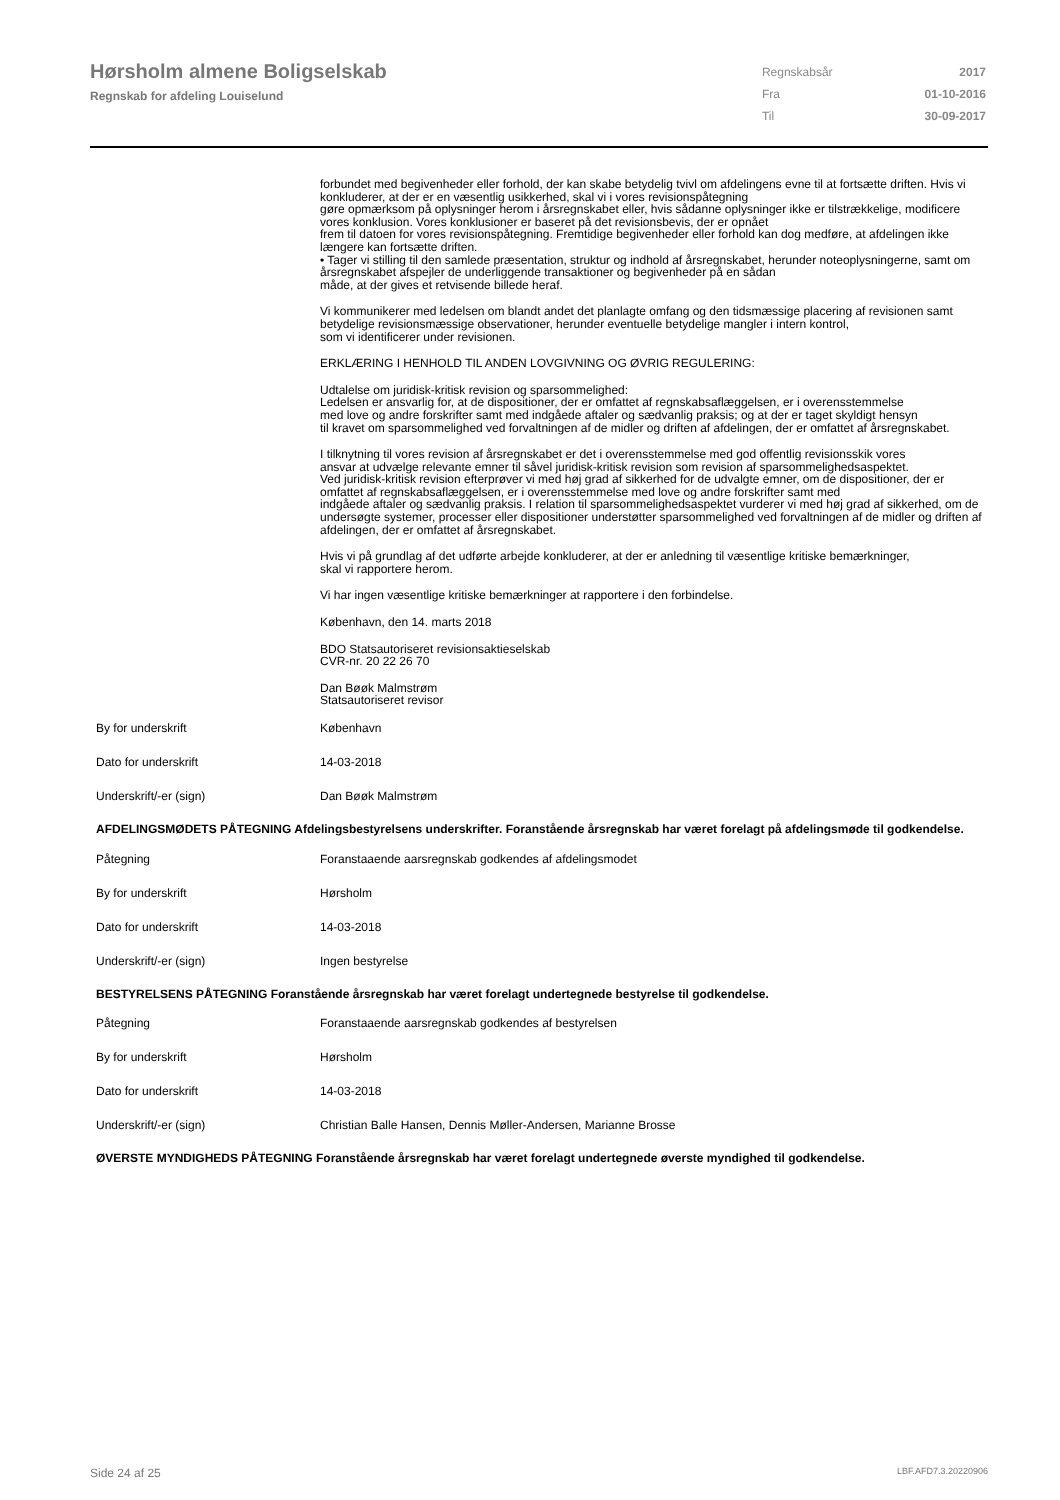Hørsholm almene Boligselskab
Regnskab for afdeling Louiselund
| Regnskabsår | 2017 |
| Fra | 01-10-2016 |
| Til | 30-09-2017 |
forbundet med begivenheder eller forhold, der kan skabe betydelig tvivl om afdelingens evne til at fortsætte driften. Hvis vi konkluderer, at der er en væsentlig usikkerhed, skal vi i vores revisionspåtegning
gøre opmærksom på oplysninger herom i årsregnskabet eller, hvis sådanne oplysninger ikke er tilstrækkelige, modificere vores konklusion. Vores konklusioner er baseret på det revisionsbevis, der er opnået
frem til datoen for vores revisionspåtegning. Fremtidige begivenheder eller forhold kan dog medføre, at afdelingen ikke længere kan fortsætte driften.
• Tager vi stilling til den samlede præsentation, struktur og indhold af årsregnskabet, herunder noteoplysningerne, samt om årsregnskabet afspejler de underliggende transaktioner og begivenheder på en sådan
måde, at der gives et retvisende billede heraf.
Vi kommunikerer med ledelsen om blandt andet det planlagte omfang og den tidsmæssige placering af revisionen samt betydelige revisionsmæssige observationer, herunder eventuelle betydelige mangler i intern kontrol,
som vi identificerer under revisionen.
ERKLÆRING I HENHOLD TIL ANDEN LOVGIVNING OG ØVRIG REGULERING:
Udtalelse om juridisk-kritisk revision og sparsommelighed:
Ledelsen er ansvarlig for, at de dispositioner, der er omfattet af regnskabsaflæggelsen, er i overensstemmelse
med love og andre forskrifter samt med indgåede aftaler og sædvanlig praksis; og at der er taget skyldigt hensyn
til kravet om sparsommelighed ved forvaltningen af de midler og driften af afdelingen, der er omfattet af årsregnskabet.
I tilknytning til vores revision af årsregnskabet er det i overensstemmelse med god offentlig revisionsskik vores
ansvar at udvælge relevante emner til såvel juridisk-kritisk revision som revision af sparsommelighedsaspektet.
Ved juridisk-kritisk revision efterprøver vi med høj grad af sikkerhed for de udvalgte emner, om de dispositioner, der er omfattet af regnskabsaflæggelsen, er i overensstemmelse med love og andre forskrifter samt med
indgåede aftaler og sædvanlig praksis. I relation til sparsommelighedsaspektet vurderer vi med høj grad af sikkerhed, om de undersøgte systemer, processer eller dispositioner understøtter sparsommelighed ved forvaltningen af de midler og driften af afdelingen, der er omfattet af årsregnskabet.
Hvis vi på grundlag af det udførte arbejde konkluderer, at der er anledning til væsentlige kritiske bemærkninger,
skal vi rapportere herom.
Vi har ingen væsentlige kritiske bemærkninger at rapportere i den forbindelse.
København, den 14. marts 2018
BDO Statsautoriseret revisionsaktieselskab
CVR-nr. 20 22 26 70
Dan Bøøk Malmstrøm
Statsautoriseret revisor
By for underskrift København
Dato for underskrift 14-03-2018
Underskrift/-er (sign) Dan Bøøk Malmstrøm
AFDELINGSMØDETS PÅTEGNING Afdelingsbestyrelsens underskrifter. Foranstående årsregnskab har været forelagt på afdelingsmøde til godkendelse.
Påtegning Foranstaaende aarsregnskab godkendes af afdelingsmodet
By for underskrift Hørsholm
Dato for underskrift 14-03-2018
Underskrift/-er (sign) Ingen bestyrelse
BESTYRELSENS PÅTEGNING Foranstående årsregnskab har været forelagt undertegnede bestyrelse til godkendelse.
Påtegning Foranstaaende aarsregnskab godkendes af bestyrelsen
By for underskrift Hørsholm
Dato for underskrift 14-03-2018
Underskrift/-er (sign) Christian Balle Hansen, Dennis Møller-Andersen, Marianne Brosse
ØVERSTE MYNDIGHEDS PÅTEGNING Foranstående årsregnskab har været forelagt undertegnede øverste myndighed til godkendelse.
Side 24 af 25 LBF.AFD7.3.20220906